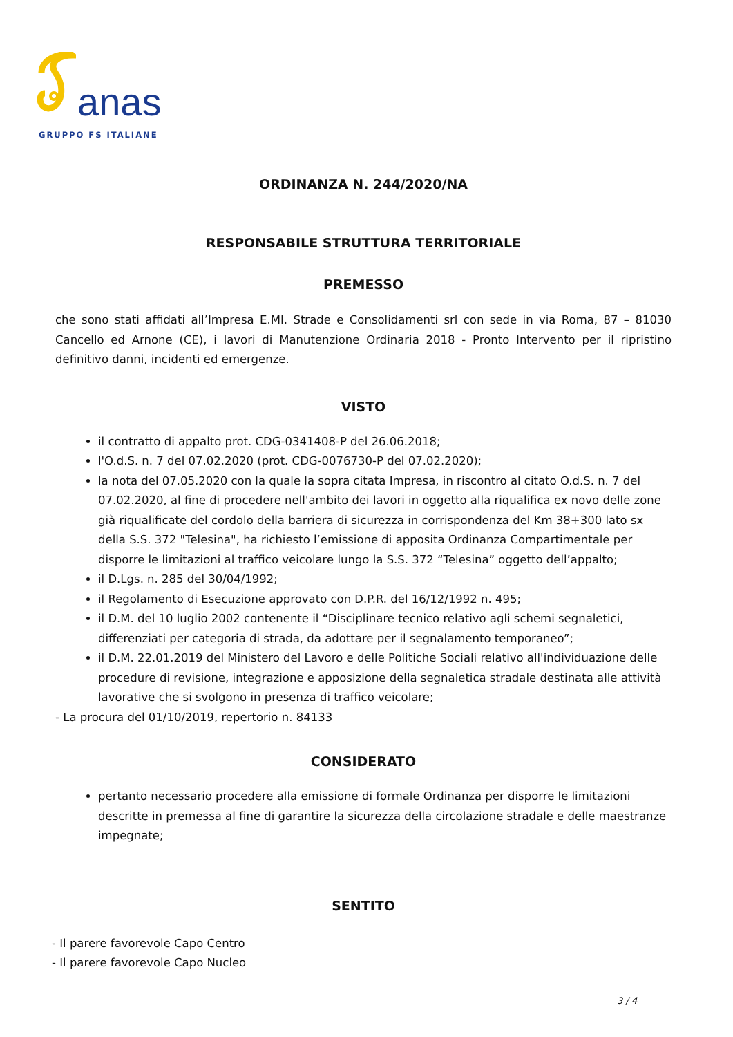anas
GRUPPO FS ITALIANE
ORDINANZA N. 244/2020/NA
RESPONSABILE STRUTTURA TERRITORIALE
PREMESSO
che sono stati affidati all’Impresa E.MI. Strade e Consolidamenti srl con sede in via Roma, 87 – 81030 Cancello ed Arnone (CE), i lavori di Manutenzione Ordinaria 2018 - Pronto Intervento per il ripristino definitivo danni, incidenti ed emergenze.
VISTO
il contratto di appalto prot. CDG-0341408-P del 26.06.2018;
l'O.d.S. n. 7 del 07.02.2020 (prot. CDG-0076730-P del 07.02.2020);
la nota del 07.05.2020 con la quale la sopra citata Impresa, in riscontro al citato O.d.S. n. 7 del 07.02.2020, al fine di procedere nell'ambito dei lavori in oggetto alla riqualifica ex novo delle zone già riqualificate del cordolo della barriera di sicurezza in corrispondenza del Km 38+300 lato sx della S.S. 372 "Telesina", ha richiesto l’emissione di apposita Ordinanza Compartimentale per disporre le limitazioni al traffico veicolare lungo la S.S. 372 “Telesina” oggetto dell’appalto;
il D.Lgs. n. 285 del 30/04/1992;
il Regolamento di Esecuzione approvato con D.P.R. del 16/12/1992 n. 495;
il D.M. del 10 luglio 2002 contenente il “Disciplinare tecnico relativo agli schemi segnaletici, differenziati per categoria di strada, da adottare per il segnalamento temporaneo”;
il D.M. 22.01.2019 del Ministero del Lavoro e delle Politiche Sociali relativo all'individuazione delle procedure di revisione, integrazione e apposizione della segnaletica stradale destinata alle attività lavorative che si svolgono in presenza di traffico veicolare;
- La procura del 01/10/2019, repertorio n. 84133
CONSIDERATO
pertanto necessario procedere alla emissione di formale Ordinanza per disporre le limitazioni descritte in premessa al fine di garantire la sicurezza della circolazione stradale e delle maestranze impegnate;
SENTITO
- Il parere favorevole Capo Centro
- Il parere favorevole Capo Nucleo
3 / 4